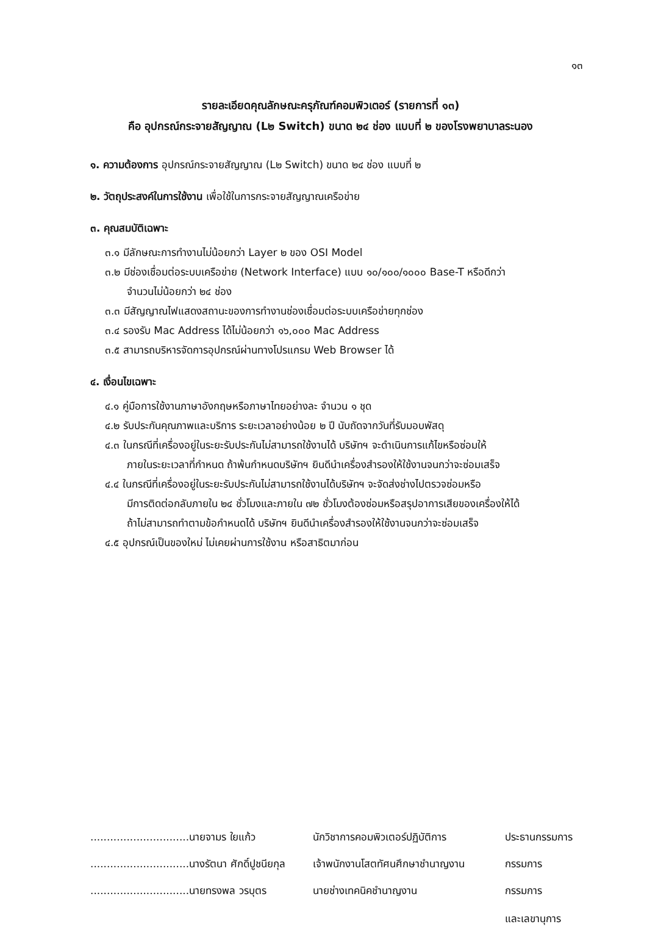๑๓
รายละเอียดคุณลักษณะครุภัณฑ์คอมพิวเตอร์ (รายการที่ ๑๓)
คือ อุปกรณ์กระจายสัญญาณ (L๒ Switch) ขนาด ๒๔ ช่อง แบบที่ ๒ ของโรงพยาบาลระนอง
๑. ความต้องการ อุปกรณ์กระจายสัญญาณ (L๒ Switch) ขนาด ๒๔ ช่อง แบบที่ ๒
๒. วัตถุประสงค์ในการใช้งาน เพื่อใช้ในการกระจายสัญญาณเครือข่าย
๓. คุณสมบัติเฉพาะ
๓.๑ มีลักษณะการทำงานไม่น้อยกว่า Layer ๒ ของ OSI Model
๓.๒ มีช่องเชื่อมต่อระบบเครือข่าย (Network Interface) แบบ ๑๐/๑๐๐/๑๐๐๐ Base-T หรือดีกว่า
จำนวนไม่น้อยกว่า ๒๔ ช่อง
๓.๓ มีสัญญาณไฟแสดงสถานะของการทำงานช่องเชื่อมต่อระบบเครือข่ายทุกช่อง
๓.๔ รองรับ Mac Address ได้ไม่น้อยกว่า ๑๖,๐๐๐ Mac Address
๓.๕ สามารถบริหารจัดการอุปกรณ์ผ่านทางโปรแกรม Web Browser ได้
๔. เงื่อนไขเฉพาะ
๔.๑ คู่มือการใช้งานภาษาอังกฤษหรือภาษาไทยอย่างละ จำนวน ๑ ชุด
๔.๒ รับประกันคุณภาพและบริการ ระยะเวลาอย่างน้อย ๒ ปี นับถัดจากวันที่รับมอบพัสดุ
๔.๓ ในกรณีที่เครื่องอยู่ในระยะรับประกันไม่สามารถใช้งานได้ บริษัทฯ จะดำเนินการแก้ไขหรือซ่อมให้
ภายในระยะเวลาที่กำหนด ถ้าพ้นกำหนดบริษัทฯ ยินดีนำเครื่องสำรองให้ใช้งานจนกว่าจะซ่อมเสร็จ
๔.๔ ในกรณีที่เครื่องอยู่ในระยะรับประกันไม่สามารถใช้งานได้บริษัทฯ จะจัดส่งช่างไปตรวจซ่อมหรือ
มีการติดต่อกลับภายใน ๒๔ ชั่วโมงและภายใน ๗๒ ชั่วโมงต้องซ่อมหรือสรุปอาการเสียของเครื่องให้ได้
ถ้าไม่สามารถทำตามข้อกำหนดได้ บริษัทฯ ยินดีนำเครื่องสำรองให้ใช้งานจนกว่าจะซ่อมเสร็จ
๔.๕ อุปกรณ์เป็นของใหม่ ไม่เคยผ่านการใช้งาน หรือสาธิตมาก่อน
..............................นายจามร ใยแก้ว
นักวิชาการคอมพิวเตอร์ปฏิบัติการ
ประธานกรรมการ
..............................นางรัตนา ศักดิ์ปูชนียกุล
เจ้าพนักงานโสตทัศนศึกษาชำนาญงาน
กรรมการ
..............................นายทรงพล วรบุตร
นายช่างเทคนิคชำนาญงาน
กรรมการ
และเลขานุการ